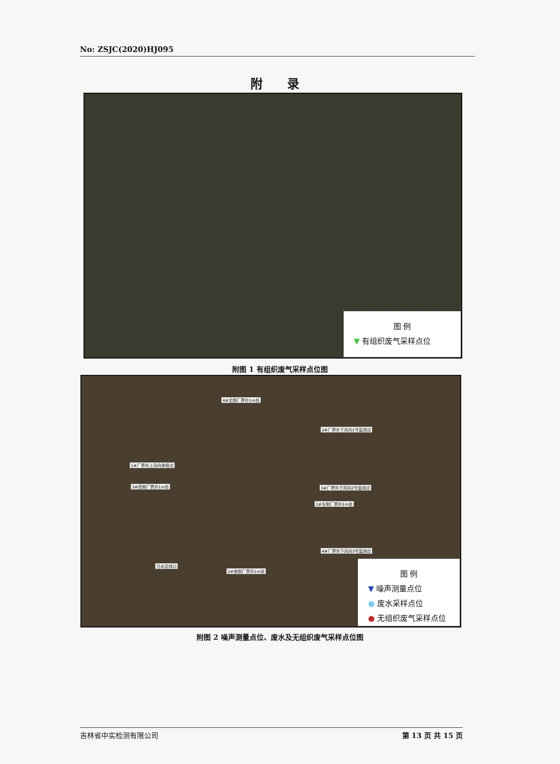No: ZSJC(2020)HJ095
附 录
图 例
▼ 有组织废气采样点位
附图 1 有组织废气采样点位图
4#北侧厂界外1m处
2#厂界外下风向1号监测点
1#厂界外上风向参照点
3#西侧厂界外1m处 3#厂界外下风向2号监测点
1#东侧厂界外1m处
4#厂界外下风向3号监测点
污水总排口
2#南侧厂界外1m处
图 例
▼ 噪声测量点位
● 废水采样点位
● 无组织废气采样点位
附图 2 噪声测量点位、废水及无组织废气采样点位图
吉林省中实检测有限公司 第 13 页 共 15 页